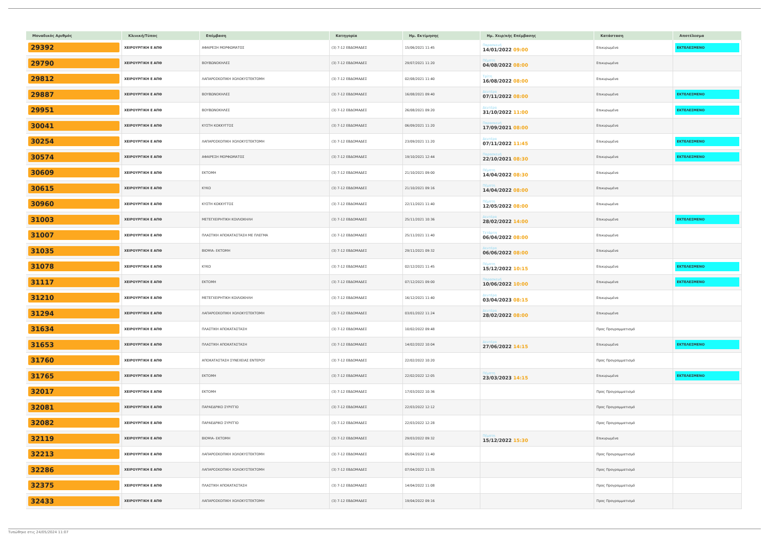| Μοναδικός Αριθμός | Κλινική/Τύπος | Επέμβαση | Κατηγορία | Ημ. Εκτίμησης | Ημ. Χειρ/κής Επέμβασης | Κατάσταση | Αποτέλεσμα |
| --- | --- | --- | --- | --- | --- | --- | --- |
| 29392 | ΧΕΙΡΟΥΡΓΙΚΗ Ε ΑΠΘ | ΑΦΑΙΡΕΣΗ ΜΟΡΦΩΜΑΤΟΣ | (3) 7-12 ΕΒΔΟΜΑΔΕΣ | 15/06/2021 11:45 | Παρασκευή 14/01/2022 09:00 | Επικυρωμένα | ΕΚΤΕΛΕΣΜΕΝΟ |
| 29790 | ΧΕΙΡΟΥΡΓΙΚΗ Ε ΑΠΘ | ΒΟΥΒΩΝΟΚΗΛΕΣ | (3) 7-12 ΕΒΔΟΜΑΔΕΣ | 29/07/2021 11:20 | Πέμπτη 04/08/2022 08:00 | Επικυρωμένα | |
| 29812 | ΧΕΙΡΟΥΡΓΙΚΗ Ε ΑΠΘ | ΛΑΠΑΡΟΣΚΟΠΙΚΗ ΧΟΛΟΚΥΣΤΕΚΤΟΜΗ | (3) 7-12 ΕΒΔΟΜΑΔΕΣ | 02/08/2021 11:40 | Τρίτη 16/08/2022 08:00 | Επικυρωμένα | |
| 29887 | ΧΕΙΡΟΥΡΓΙΚΗ Ε ΑΠΘ | ΒΟΥΒΩΝΟΚΗΛΕΣ | (3) 7-12 ΕΒΔΟΜΑΔΕΣ | 16/08/2021 09:40 | Δευτέρα 07/11/2022 08:00 | Επικυρωμένα | ΕΚΤΕΛΕΣΜΕΝΟ |
| 29951 | ΧΕΙΡΟΥΡΓΙΚΗ Ε ΑΠΘ | ΒΟΥΒΩΝΟΚΗΛΕΣ | (3) 7-12 ΕΒΔΟΜΑΔΕΣ | 26/08/2021 09:20 | Δευτέρα 31/10/2022 11:00 | Επικυρωμένα | ΕΚΤΕΛΕΣΜΕΝΟ |
| 30041 | ΧΕΙΡΟΥΡΓΙΚΗ Ε ΑΠΘ | ΚΥΣΤΗ ΚΟΚΚΥΓΓΟΣ | (3) 7-12 ΕΒΔΟΜΑΔΕΣ | 06/09/2021 11:20 | Παρασκευή 17/09/2021 08:00 | Επικυρωμένα | |
| 30254 | ΧΕΙΡΟΥΡΓΙΚΗ Ε ΑΠΘ | ΛΑΠΑΡΟΣΚΟΠΙΚΗ ΧΟΛΟΚΥΣΤΕΚΤΟΜΗ | (3) 7-12 ΕΒΔΟΜΑΔΕΣ | 23/09/2021 11:20 | Δευτέρα 07/11/2022 11:45 | Επικυρωμένα | ΕΚΤΕΛΕΣΜΕΝΟ |
| 30574 | ΧΕΙΡΟΥΡΓΙΚΗ Ε ΑΠΘ | ΑΦΑΙΡΕΣΗ ΜΟΡΦΩΜΑΤΟΣ | (3) 7-12 ΕΒΔΟΜΑΔΕΣ | 19/10/2021 12:44 | Παρασκευή 22/10/2021 08:30 | Επικυρωμένα | ΕΚΤΕΛΕΣΜΕΝΟ |
| 30609 | ΧΕΙΡΟΥΡΓΙΚΗ Ε ΑΠΘ | ΕΚΤΟΜΗ | (3) 7-12 ΕΒΔΟΜΑΔΕΣ | 21/10/2021 09:00 | Πέμπτη 14/04/2022 08:30 | Επικυρωμένα | |
| 30615 | ΧΕΙΡΟΥΡΓΙΚΗ Ε ΑΠΘ | ΚΥΚΟ | (3) 7-12 ΕΒΔΟΜΑΔΕΣ | 21/10/2021 09:16 | Πέμπτη 14/04/2022 08:00 | Επικυρωμένα | |
| 30960 | ΧΕΙΡΟΥΡΓΙΚΗ Ε ΑΠΘ | ΚΥΣΤΗ ΚΟΚΚΥΓΓΟΣ | (3) 7-12 ΕΒΔΟΜΑΔΕΣ | 22/11/2021 11:40 | Πέμπτη 12/05/2022 08:00 | Επικυρωμένα | |
| 31003 | ΧΕΙΡΟΥΡΓΙΚΗ Ε ΑΠΘ | ΜΕΤΕΓΧΕΙΡΗΤΙΚΗ ΚΟΙΛΙΟΚΗΛΗ | (3) 7-12 ΕΒΔΟΜΑΔΕΣ | 25/11/2021 10:36 | Δευτέρα 28/02/2022 14:00 | Επικυρωμένα | ΕΚΤΕΛΕΣΜΕΝΟ |
| 31007 | ΧΕΙΡΟΥΡΓΙΚΗ Ε ΑΠΘ | ΠΛΑΣΤΙΚΗ ΑΠΟΚΑΤΑΣΤΑΣΗ ΜΕ ΠΛΕΓΜΑ | (3) 7-12 ΕΒΔΟΜΑΔΕΣ | 25/11/2021 11:40 | Τετάρτη 06/04/2022 08:00 | Επικυρωμένα | |
| 31035 | ΧΕΙΡΟΥΡΓΙΚΗ Ε ΑΠΘ | ΒΙΟΨΙΑ- ΕΚΤΟΜΗ | (3) 7-12 ΕΒΔΟΜΑΔΕΣ | 29/11/2021 09:32 | Δευτέρα 06/06/2022 08:00 | Επικυρωμένα | |
| 31078 | ΧΕΙΡΟΥΡΓΙΚΗ Ε ΑΠΘ | ΚΥΚΟ | (3) 7-12 ΕΒΔΟΜΑΔΕΣ | 02/12/2021 11:45 | Πέμπτη 15/12/2022 10:15 | Επικυρωμένα | ΕΚΤΕΛΕΣΜΕΝΟ |
| 31117 | ΧΕΙΡΟΥΡΓΙΚΗ Ε ΑΠΘ | ΕΚΤΟΜΗ | (3) 7-12 ΕΒΔΟΜΑΔΕΣ | 07/12/2021 09:00 | Παρασκευή 10/06/2022 10:00 | Επικυρωμένα | ΕΚΤΕΛΕΣΜΕΝΟ |
| 31210 | ΧΕΙΡΟΥΡΓΙΚΗ Ε ΑΠΘ | ΜΕΤΕΓΧΕΙΡΗΤΙΚΗ ΚΟΙΛΙΟΚΗΛΗ | (3) 7-12 ΕΒΔΟΜΑΔΕΣ | 16/12/2021 11:40 | Δευτέρα 03/04/2023 08:15 | Επικυρωμένα | |
| 31294 | ΧΕΙΡΟΥΡΓΙΚΗ Ε ΑΠΘ | ΛΑΠΑΡΟΣΚΟΠΙΚΗ ΧΟΛΟΚΥΣΤΕΚΤΟΜΗ | (3) 7-12 ΕΒΔΟΜΑΔΕΣ | 03/01/2022 11:24 | Δευτέρα 28/02/2022 08:00 | Επικυρωμένα | |
| 31634 | ΧΕΙΡΟΥΡΓΙΚΗ Ε ΑΠΘ | ΠΛΑΣΤΙΚΗ ΑΠΟΚΑΤΑΣΤΑΣΗ | (3) 7-12 ΕΒΔΟΜΑΔΕΣ | 10/02/2022 09:48 | | Προς Προγραμματισμό | |
| 31653 | ΧΕΙΡΟΥΡΓΙΚΗ Ε ΑΠΘ | ΠΛΑΣΤΙΚΗ ΑΠΟΚΑΤΑΣΤΑΣΗ | (3) 7-12 ΕΒΔΟΜΑΔΕΣ | 14/02/2022 10:04 | Δευτέρα 27/06/2022 14:15 | Επικυρωμένα | ΕΚΤΕΛΕΣΜΕΝΟ |
| 31760 | ΧΕΙΡΟΥΡΓΙΚΗ Ε ΑΠΘ | ΑΠΟΚΑΤΑΣΤΑΣΗ ΣΥΝΕΧΕΙΑΣ ΕΝΤΕΡΟΥ | (3) 7-12 ΕΒΔΟΜΑΔΕΣ | 22/02/2022 10:20 | | Προς Προγραμματισμό | |
| 31765 | ΧΕΙΡΟΥΡΓΙΚΗ Ε ΑΠΘ | ΕΚΤΟΜΗ | (3) 7-12 ΕΒΔΟΜΑΔΕΣ | 22/02/2022 12:05 | Πέμπτη 23/03/2023 14:15 | Επικυρωμένα | ΕΚΤΕΛΕΣΜΕΝΟ |
| 32017 | ΧΕΙΡΟΥΡΓΙΚΗ Ε ΑΠΘ | ΕΚΤΟΜΗ | (3) 7-12 ΕΒΔΟΜΑΔΕΣ | 17/03/2022 10:36 | | Προς Προγραμματισμό | |
| 32081 | ΧΕΙΡΟΥΡΓΙΚΗ Ε ΑΠΘ | ΠΑΡΑΕΔΡΙΚΟ ΣΥΡΙΓΓΙΟ | (3) 7-12 ΕΒΔΟΜΑΔΕΣ | 22/03/2022 12:12 | | Προς Προγραμματισμό | |
| 32082 | ΧΕΙΡΟΥΡΓΙΚΗ Ε ΑΠΘ | ΠΑΡΑΕΔΡΙΚΟ ΣΥΡΙΓΓΙΟ | (3) 7-12 ΕΒΔΟΜΑΔΕΣ | 22/03/2022 12:28 | | Προς Προγραμματισμό | |
| 32119 | ΧΕΙΡΟΥΡΓΙΚΗ Ε ΑΠΘ | ΒΙΟΨΙΑ- ΕΚΤΟΜΗ | (3) 7-12 ΕΒΔΟΜΑΔΕΣ | 29/03/2022 09:32 | Πέμπτη 15/12/2022 15:30 | Επικυρωμένα | |
| 32213 | ΧΕΙΡΟΥΡΓΙΚΗ Ε ΑΠΘ | ΛΑΠΑΡΟΣΚΟΠΙΚΗ ΧΟΛΟΚΥΣΤΕΚΤΟΜΗ | (3) 7-12 ΕΒΔΟΜΑΔΕΣ | 05/04/2022 11:40 | | Προς Προγραμματισμό | |
| 32286 | ΧΕΙΡΟΥΡΓΙΚΗ Ε ΑΠΘ | ΛΑΠΑΡΟΣΚΟΠΙΚΗ ΧΟΛΟΚΥΣΤΕΚΤΟΜΗ | (3) 7-12 ΕΒΔΟΜΑΔΕΣ | 07/04/2022 11:35 | | Προς Προγραμματισμό | |
| 32375 | ΧΕΙΡΟΥΡΓΙΚΗ Ε ΑΠΘ | ΠΛΑΣΤΙΚΗ ΑΠΟΚΑΤΑΣΤΑΣΗ | (3) 7-12 ΕΒΔΟΜΑΔΕΣ | 14/04/2022 11:08 | | Προς Προγραμματισμό | |
| 32433 | ΧΕΙΡΟΥΡΓΙΚΗ Ε ΑΠΘ | ΛΑΠΑΡΟΣΚΟΠΙΚΗ ΧΟΛΟΚΥΣΤΕΚΤΟΜΗ | (3) 7-12 ΕΒΔΟΜΑΔΕΣ | 19/04/2022 09:16 | | Προς Προγραμματισμό | |
Τυπώθηκε στις 24/05/2024 11:07